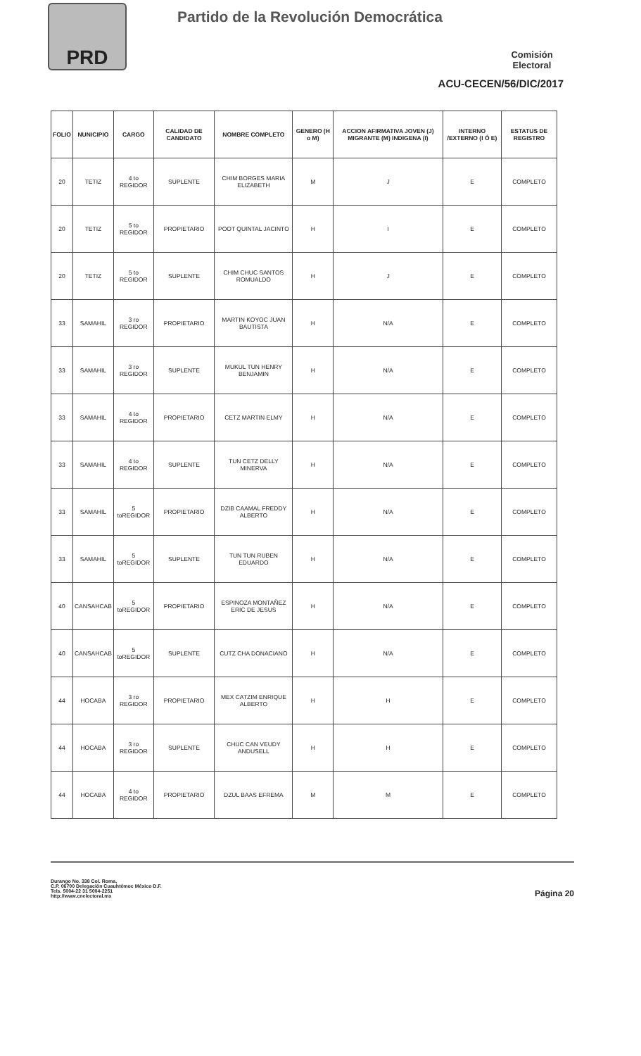PRD
Partido de la Revolución Democrática
Comisión Electoral
ACU-CECEN/56/DIC/2017
| FOLIO | NUNICIPIO | CARGO | CALIDAD DE CANDIDATO | NOMBRE COMPLETO | GENERO (H o M) | ACCION AFIRMATIVA JOVEN (J) MIGRANTE (M) INDIGENA (I) | INTERNO /EXTERNO (I Ó E) | ESTATUS DE REGISTRO |
| --- | --- | --- | --- | --- | --- | --- | --- | --- |
| 20 | TETIZ | 4 to REGIDOR | SUPLENTE | CHIM BORGES MARIA ELIZABETH | M | J | E | COMPLETO |
| 20 | TETIZ | 5 to REGIDOR | PROPIETARIO | POOT QUINTAL JACINTO | H | I | E | COMPLETO |
| 20 | TETIZ | 5 to REGIDOR | SUPLENTE | CHIM CHUC SANTOS ROMUALDO | H | J | E | COMPLETO |
| 33 | SAMAHIL | 3 ro REGIDOR | PROPIETARIO | MARTIN KOYOC JUAN BAUTISTA | H | N/A | E | COMPLETO |
| 33 | SAMAHIL | 3 ro REGIDOR | SUPLENTE | MUKUL TUN HENRY BENJAMIN | H | N/A | E | COMPLETO |
| 33 | SAMAHIL | 4 to REGIDOR | PROPIETARIO | CETZ MARTIN ELMY | H | N/A | E | COMPLETO |
| 33 | SAMAHIL | 4 to REGIDOR | SUPLENTE | TUN CETZ DELLY MINERVA | H | N/A | E | COMPLETO |
| 33 | SAMAHIL | 5 toREGIDOR | PROPIETARIO | DZIB CAAMAL FREDDY ALBERTO | H | N/A | E | COMPLETO |
| 33 | SAMAHIL | 5 toREGIDOR | SUPLENTE | TUN TUN RUBEN EDUARDO | H | N/A | E | COMPLETO |
| 40 | CANSAHCAB | 5 toREGIDOR | PROPIETARIO | ESPINOZA MONTAÑEZ ERIC DE JESUS | H | N/A | E | COMPLETO |
| 40 | CANSAHCAB | 5 toREGIDOR | SUPLENTE | CUTZ CHA DONACIANO | H | N/A | E | COMPLETO |
| 44 | HOCABA | 3 ro REGIDOR | PROPIETARIO | MEX CATZIM ENRIQUE ALBERTO | H | H | E | COMPLETO |
| 44 | HOCABA | 3 ro REGIDOR | SUPLENTE | CHUC CAN VEUDY ANDUSELL | H | H | E | COMPLETO |
| 44 | HOCABA | 4 to REGIDOR | PROPIETARIO | DZUL BAAS EFREMA | M | M | E | COMPLETO |
Durango No. 338 Col. Roma,
C.P. 06700 Delegación Cuauhtémoc México D.F.
Tels. 5004-22 31 5004-2251
http://www.cnelectoral.mx
Página 20